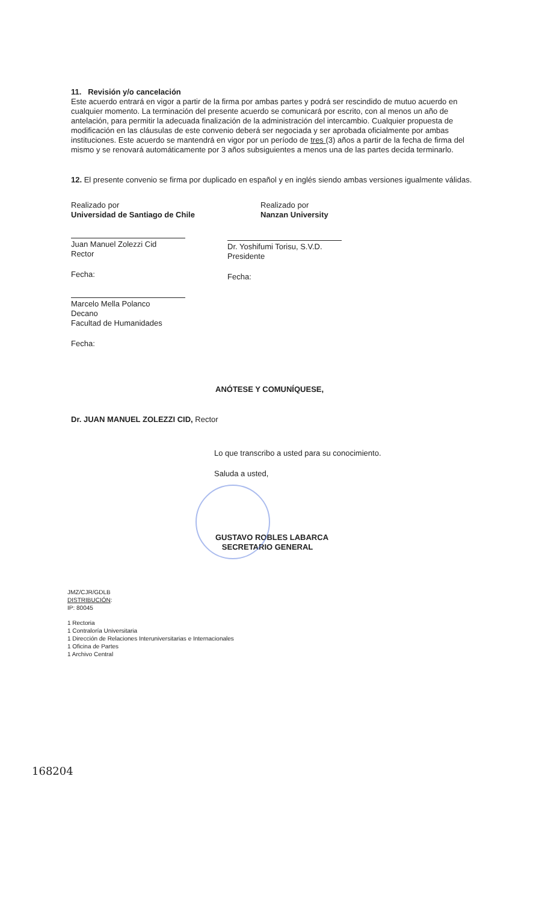11. Revisión y/o cancelación
Este acuerdo entrará en vigor a partir de la firma por ambas partes y podrá ser rescindido de mutuo acuerdo en cualquier momento. La terminación del presente acuerdo se comunicará por escrito, con al menos un año de antelación, para permitir la adecuada finalización de la administración del intercambio. Cualquier propuesta de modificación en las cláusulas de este convenio deberá ser negociada y ser aprobada oficialmente por ambas instituciones. Este acuerdo se mantendrá en vigor por un período de tres (3) años a partir de la fecha de firma del mismo y se renovará automáticamente por 3 años subsiguientes a menos una de las partes decida terminarlo.
12. El presente convenio se firma por duplicado en español y en inglés siendo ambas versiones igualmente válidas.
Realizado por
Universidad de Santiago de Chile
Juan Manuel Zolezzi Cid
Rector
Fecha:
Marcelo Mella Polanco
Decano
Facultad de Humanidades
Fecha:
Realizado por
Nanzan University
Dr. Yoshifumi Torisu, S.V.D.
Presidente
Fecha:
ANÓTESE Y COMUNÍQUESE,
Dr. JUAN MANUEL ZOLEZZI CID, Rector
Lo que transcribo a usted para su conocimiento.
Saluda a usted,
GUSTAVO ROBLES LABARCA
SECRETARIO GENERAL
JMZ/CJR/GDLB
DISTRIBUCIÓN:
IP: 80045
1 Rectoria
1 Contraloría Universitaria
1 Dirección de Relaciones Interuniversitarias e Internacionales
1 Oficina de Partes
1 Archivo Central
168204